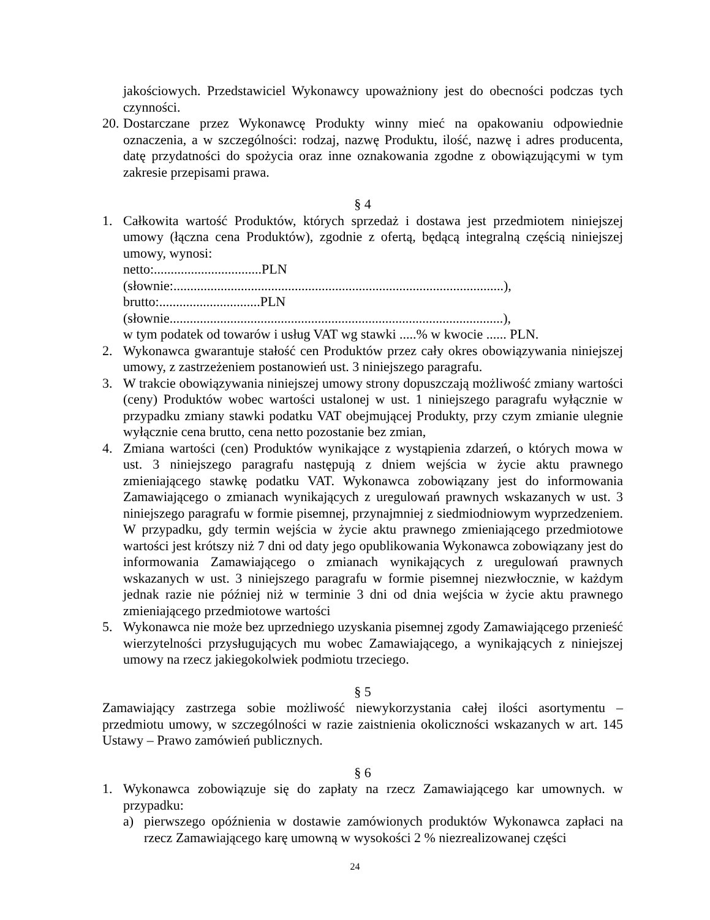jakościowych. Przedstawiciel Wykonawcy upoważniony jest do obecności podczas tych czynności.
20.
Dostarczane przez Wykonawcę Produkty winny mieć na opakowaniu odpowiednie oznaczenia, a w szczególności: rodzaj, nazwę Produktu, ilość, nazwę i adres producenta, datę przydatności do spożycia oraz inne oznakowania zgodne z obowiązującymi w tym zakresie przepisami prawa.
§ 4
1. Całkowita wartość Produktów, których sprzedaż i dostawa jest przedmiotem niniejszej umowy (łączna cena Produktów), zgodnie z ofertą, będącą integralną częścią niniejszej umowy, wynosi:
netto:................................PLN
(słownie:..................................................................................................),
brutto:..............................PLN
(słownie...................................................................................................),
w tym podatek od towarów i usług VAT wg stawki .....% w kwocie ...... PLN.
2. Wykonawca gwarantuje stałość cen Produktów przez cały okres obowiązywania niniejszej umowy, z zastrzeżeniem postanowień ust. 3 niniejszego paragrafu.
3. W trakcie obowiązywania niniejszej umowy strony dopuszczają możliwość zmiany wartości (ceny) Produktów wobec wartości ustalonej w ust. 1 niniejszego paragrafu wyłącznie w przypadku zmiany stawki podatku VAT obejmującej Produkty, przy czym zmianie ulegnie wyłącznie cena brutto, cena netto pozostanie bez zmian,
4. Zmiana wartości (cen) Produktów wynikające z wystąpienia zdarzeń, o których mowa w ust. 3 niniejszego paragrafu następują z dniem wejścia w życie aktu prawnego zmieniającego stawkę podatku VAT. Wykonawca zobowiązany jest do informowania Zamawiającego o zmianach wynikających z uregulowań prawnych wskazanych w ust. 3 niniejszego paragrafu w formie pisemnej, przynajmniej z siedmiodniowym wyprzedzeniem. W przypadku, gdy termin wejścia w życie aktu prawnego zmieniającego przedmiotowe wartości jest krótszy niż 7 dni od daty jego opublikowania Wykonawca zobowiązany jest do informowania Zamawiającego o zmianach wynikających z uregulowań prawnych wskazanych w ust. 3 niniejszego paragrafu w formie pisemnej niezwłocznie, w każdym jednak razie nie później niż w terminie 3 dni od dnia wejścia w życie aktu prawnego zmieniającego przedmiotowe wartości
5. Wykonawca nie może bez uprzedniego uzyskania pisemnej zgody Zamawiającego przenieść wierzytelności przysługujących mu wobec Zamawiającego, a wynikających z niniejszej umowy na rzecz jakiegokolwiek podmiotu trzeciego.
§ 5
Zamawiający zastrzega sobie możliwość niewykorzystania całej ilości asortymentu – przedmiotu umowy, w szczególności w razie zaistnienia okoliczności wskazanych w art. 145 Ustawy – Prawo zamówień publicznych.
§ 6
1. Wykonawca zobowiązuje się do zapłaty na rzecz Zamawiającego kar umownych. w przypadku:
a) pierwszego opóźnienia w dostawie zamówionych produktów Wykonawca zapłaci na rzecz Zamawiającego karę umowną w wysokości 2 % niezrealizowanej części
24